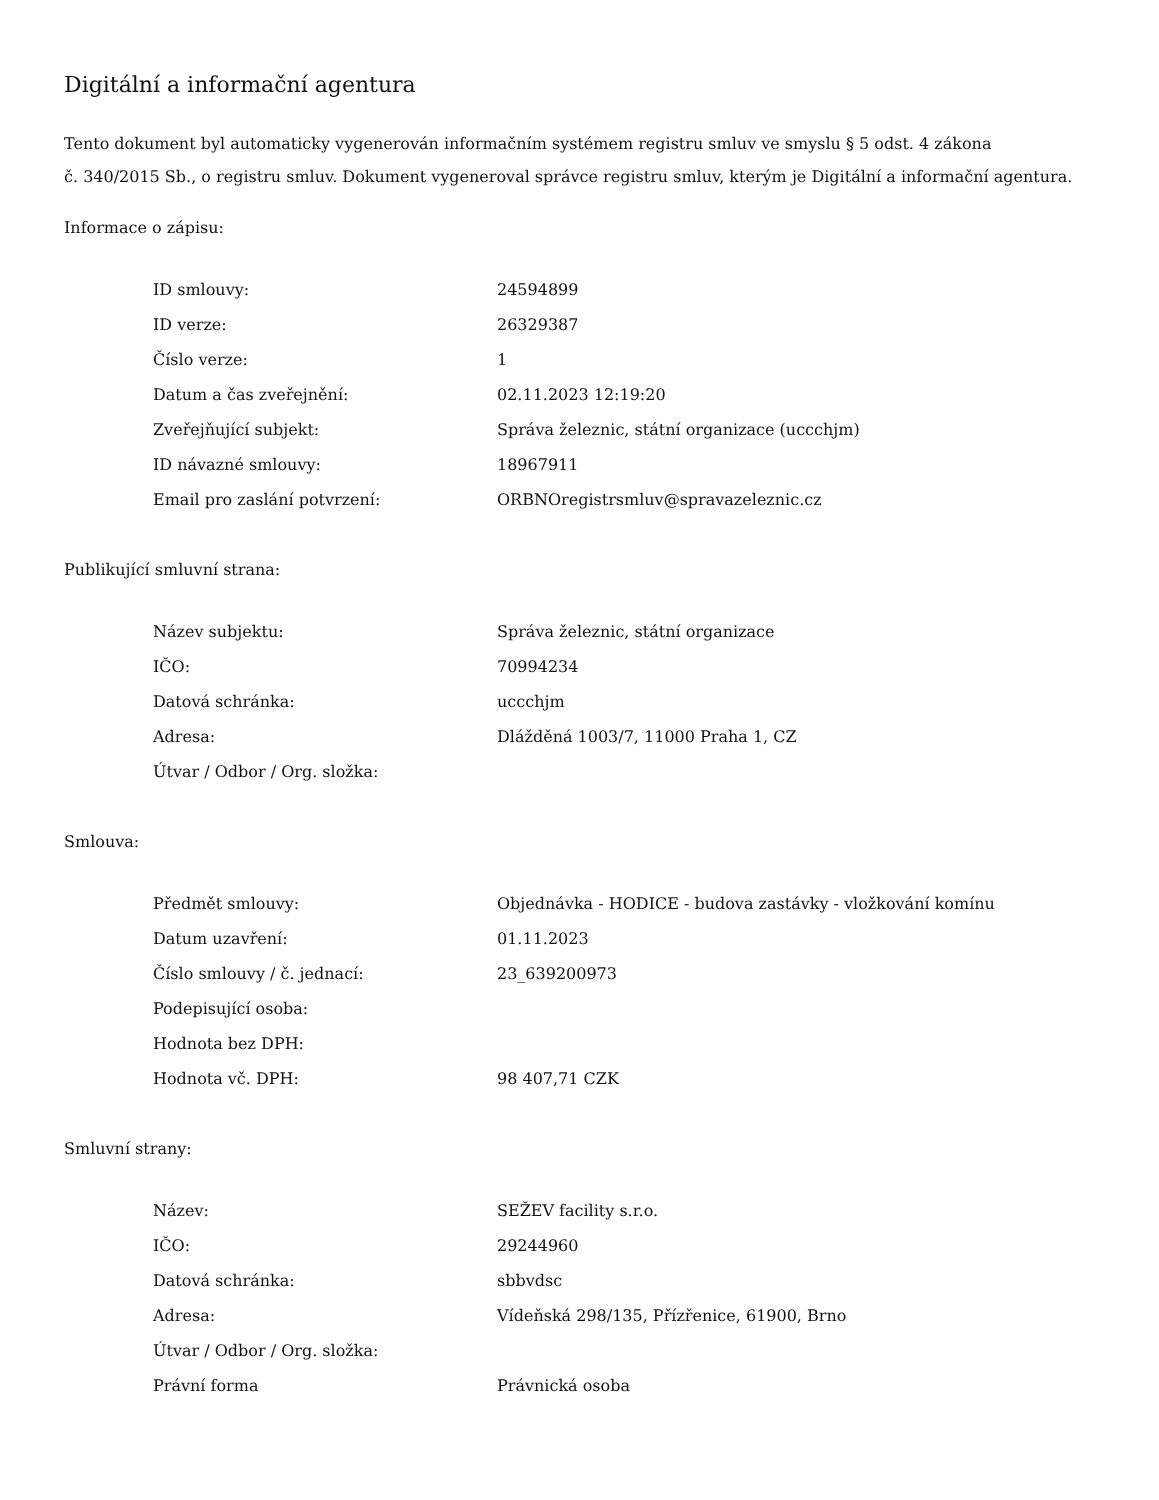Digitální a informační agentura
Tento dokument byl automaticky vygenerován informačním systémem registru smluv ve smyslu § 5 odst. 4 zákona
č. 340/2015 Sb., o registru smluv. Dokument vygeneroval správce registru smluv, kterým je Digitální a informační agentura.
Informace o zápisu:
| ID smlouvy: | 24594899 |
| ID verze: | 26329387 |
| Číslo verze: | 1 |
| Datum a čas zveřejnění: | 02.11.2023 12:19:20 |
| Zveřejňující subjekt: | Správa železnic, státní organizace (uccchjm) |
| ID návazné smlouvy: | 18967911 |
| Email pro zaslání potvrzení: | ORBNOregistrsmluv@spravazeleznic.cz |
Publikující smluvní strana:
| Název subjektu: | Správa železnic, státní organizace |
| IČO: | 70994234 |
| Datová schránka: | uccchjm |
| Adresa: | Dlážděná 1003/7, 11000 Praha 1, CZ |
| Útvar / Odbor / Org. složka: | |
Smlouva:
| Předmět smlouvy: | Objednávka - HODICE - budova zastávky - vložkování komínu |
| Datum uzavření: | 01.11.2023 |
| Číslo smlouvy / č. jednací: | 23_639200973 |
| Podepisující osoba: | |
| Hodnota bez DPH: | |
| Hodnota vč. DPH: | 98 407,71 CZK |
Smluvní strany:
| Název: | SEŽEV facility s.r.o. |
| IČO: | 29244960 |
| Datová schránka: | sbbvdsc |
| Adresa: | Vídeňská 298/135, Přízřenice, 61900, Brno |
| Útvar / Odbor / Org. složka: | |
| Právní forma | Právnická osoba |